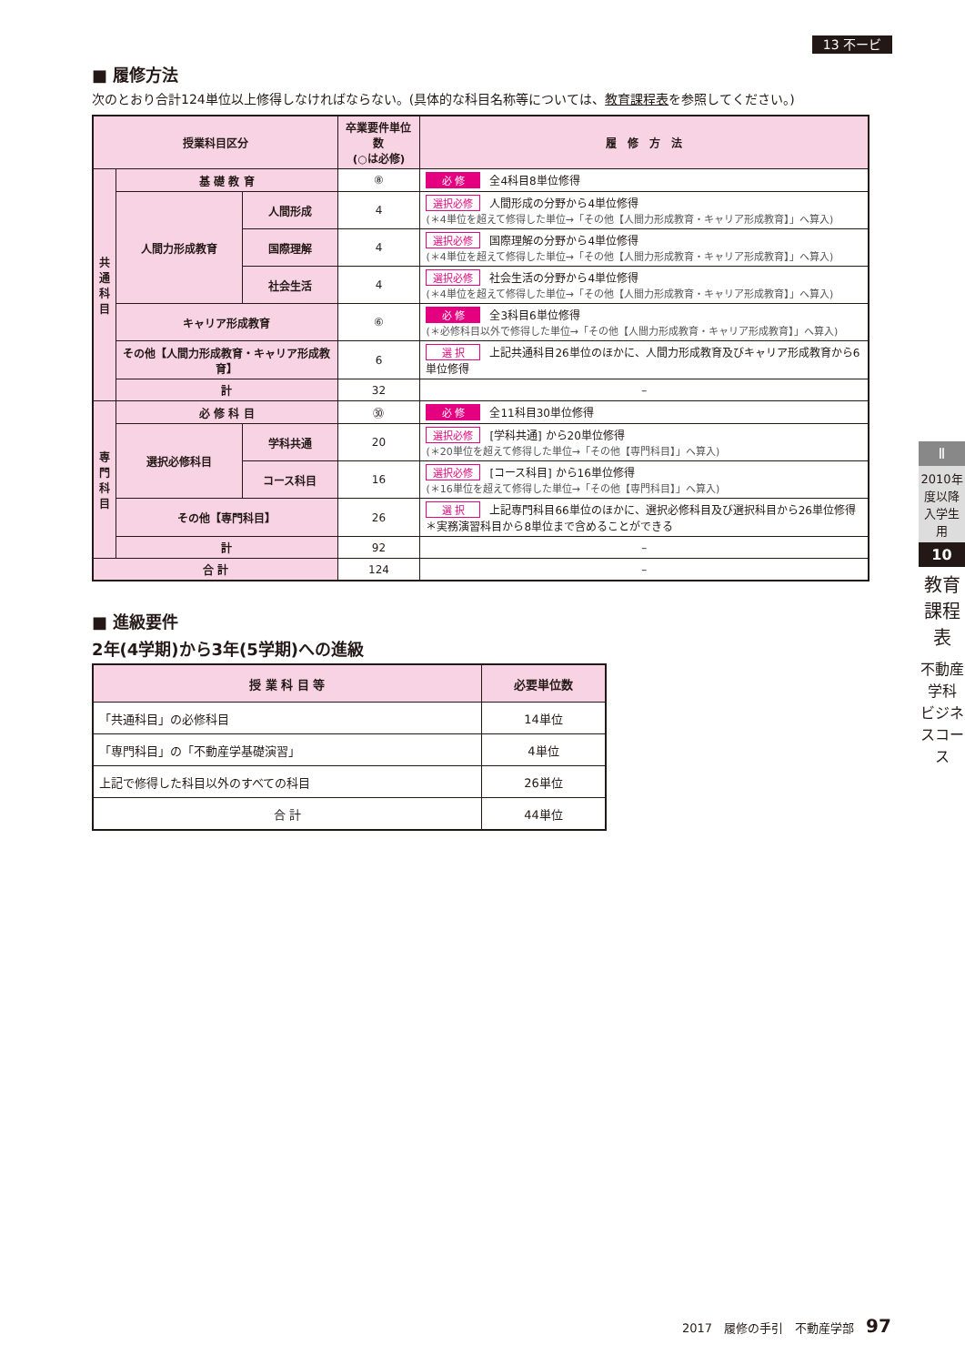13 不ービ
■ 履修方法
次のとおり合計124単位以上修得しなければならない。(具体的な科目名称等については、教育課程表を参照してください。)
| 授業科目区分 | | | 卒業要件単位数 (○は必修) | 履 修 方 法 |
| --- | --- | --- | --- | --- |
| 共 通 科 目 | 基 礎 教 育 | | ⑧ | 必 修 全4科目8単位修得 |
| | 人間力形成教育 | 人間形成 | 4 | 選択必修 人間形成の分野から4単位修得 (＊4単位を超えて修得した単位→「その他【人間力形成教育・キャリア形成教育】」へ算入) |
| | | 国際理解 | 4 | 選択必修 国際理解の分野から4単位修得 (＊4単位を超えて修得した単位→「その他【人間力形成教育・キャリア形成教育】」へ算入) |
| | | 社会生活 | 4 | 選択必修 社会生活の分野から4単位修得 (＊4単位を超えて修得した単位→「その他【人間力形成教育・キャリア形成教育】」へ算入) |
| | キャリア形成教育 | | ⑥ | 必 修 全3科目6単位修得 (＊必修科目以外で修得した単位→「その他【人間力形成教育・キャリア形成教育】」へ算入) |
| | その他【人間力形成教育・キャリア形成教育】 | | 6 | 選 択 上記共通科目26単位のほかに、人間力形成教育及びキャリア形成教育から6単位修得 |
| | 計 | | 32 | – |
| 専 門 科 目 | 必 修 科 目 | | ㉚ | 必 修 全11科目30単位修得 |
| | 選択必修科目 | 学科共通 | 20 | 選択必修 [学科共通] から20単位修得 (＊20単位を超えて修得した単位→「その他【専門科目】」へ算入) |
| | | コース科目 | 16 | 選択必修 [コース科目] から16単位修得 (＊16単位を超えて修得した単位→「その他【専門科目】」へ算入) |
| | その他【専門科目】 | | 26 | 選 択 上記専門科目66単位のほかに、選択必修科目及び選択科目から26単位修得 ＊実務演習科目から8単位まで含めることができる |
| | 計 | | 92 | – |
| 合 計 | | | 124 | – |
■ 進級要件
2年(4学期)から3年(5学期)への進級
| 授 業 科 目 等 | 必要単位数 |
| --- | --- |
| 「共通科目」の必修科目 | 14単位 |
| 「専門科目」の「不動産学基礎演習」 | 4単位 |
| 上記で修得した科目以外のすべての科目 | 26単位 |
| 合 計 | 44単位 |
Ⅱ
2010年度以降入学生用
10
教育課程表
不動産学科 ビジネスコース
2017　履修の手引　不動産学部　97